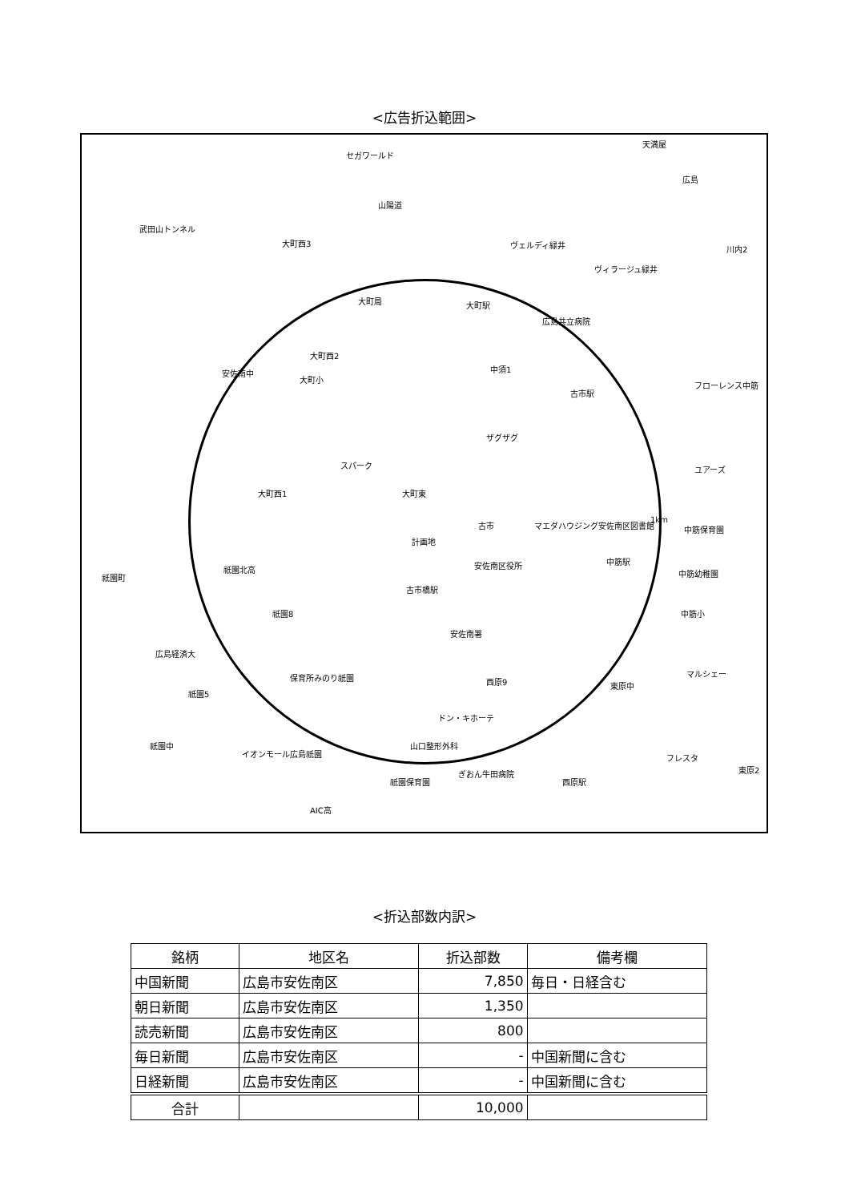<広告折込範囲>
セガワールド
天満屋
広島
山陽道
武田山トンネル
大町西3
川内2 ヴェルディ緑井
ヴィラージュ緑井
大町駅 大町局
広島共立病院
大町西2
中須1 安佐南中
大町小
フローレンス中筋
古市駅
ザグザグ
スパーク ユアーズ
大町西1 大町東
1km 古市 マエダハウジング安佐南区図書館 中筋保育園
計画地
祇園北高 安佐南区役所 中筋駅
中筋幼稚園 祇園町
古市橋駅
祇園8 中筋小
安佐南署
広島経済大
マルシェー 保育所みのり祇園 西原9 東原中
祇園5
ドン・キホーテ
山口整形外科 祇園中
イオンモール広島祇園 フレスタ
東原2 ぎおん牛田病院
祇園保育園 西原駅
AIC高
<折込部数内訳>
| 銘柄 | 地区名 | 折込部数 | 備考欄 |
| --- | --- | --- | --- |
| 中国新聞 | 広島市安佐南区 | 7,850 | 毎日・日経含む |
| 朝日新聞 | 広島市安佐南区 | 1,350 | |
| 読売新聞 | 広島市安佐南区 | 800 | |
| 毎日新聞 | 広島市安佐南区 | - | 中国新聞に含む |
| 日経新聞 | 広島市安佐南区 | - | 中国新聞に含む |
| 合計 | | 10,000 | |